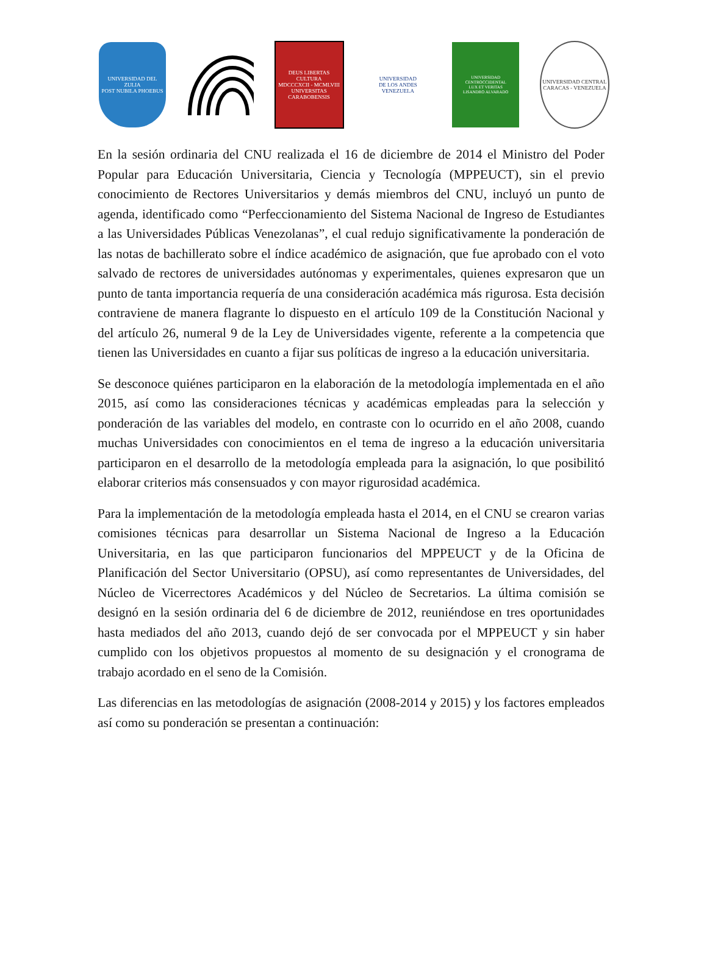UNIVERSIDAD DEL ZULIA
POST NUBILA PHOEBUS
DEUS LIBERTAS CULTURA
MDCCCXCII - MCMLVIII
UNIVERSITAS CARABOBENSIS
UNIVERSIDAD
DE LOS ANDES
VENEZUELA
UNIVERSIDAD CENTROCCIDENTAL
LUX ET VERITAS
LISANDRO ALVARADO
UNIVERSIDAD CENTRAL
CARACAS - VENEZUELA
En la sesión ordinaria del CNU realizada el 16 de diciembre de 2014 el Ministro del Poder Popular para Educación Universitaria, Ciencia y Tecnología (MPPEUCT), sin el previo conocimiento de Rectores Universitarios y demás miembros del CNU, incluyó un punto de agenda, identificado como “Perfeccionamiento del Sistema Nacional de Ingreso de Estudiantes a las Universidades Públicas Venezolanas”, el cual redujo significativamente la ponderación de las notas de bachillerato sobre el índice académico de asignación, que fue aprobado con el voto salvado de rectores de universidades autónomas y experimentales, quienes expresaron que un punto de tanta importancia requería de una consideración académica más rigurosa. Esta decisión contraviene de manera flagrante lo dispuesto en el artículo 109 de la Constitución Nacional y del artículo 26, numeral 9 de la Ley de Universidades vigente, referente a la competencia que tienen las Universidades en cuanto a fijar sus políticas de ingreso a la educación universitaria.
Se desconoce quiénes participaron en la elaboración de la metodología implementada en el año 2015, así como las consideraciones técnicas y académicas empleadas para la selección y ponderación de las variables del modelo, en contraste con lo ocurrido en el año 2008, cuando muchas Universidades con conocimientos en el tema de ingreso a la educación universitaria participaron en el desarrollo de la metodología empleada para la asignación, lo que posibilitó elaborar criterios más consensuados y con mayor rigurosidad académica.
Para la implementación de la metodología empleada hasta el 2014, en el CNU se crearon varias comisiones técnicas para desarrollar un Sistema Nacional de Ingreso a la Educación Universitaria, en las que participaron funcionarios del MPPEUCT y de la Oficina de Planificación del Sector Universitario (OPSU), así como representantes de Universidades, del Núcleo de Vicerrectores Académicos y del Núcleo de Secretarios. La última comisión se designó en la sesión ordinaria del 6 de diciembre de 2012, reuniéndose en tres oportunidades hasta mediados del año 2013, cuando dejó de ser convocada por el MPPEUCT y sin haber cumplido con los objetivos propuestos al momento de su designación y el cronograma de trabajo acordado en el seno de la Comisión.
Las diferencias en las metodologías de asignación (2008-2014 y 2015) y los factores empleados así como su ponderación se presentan a continuación: